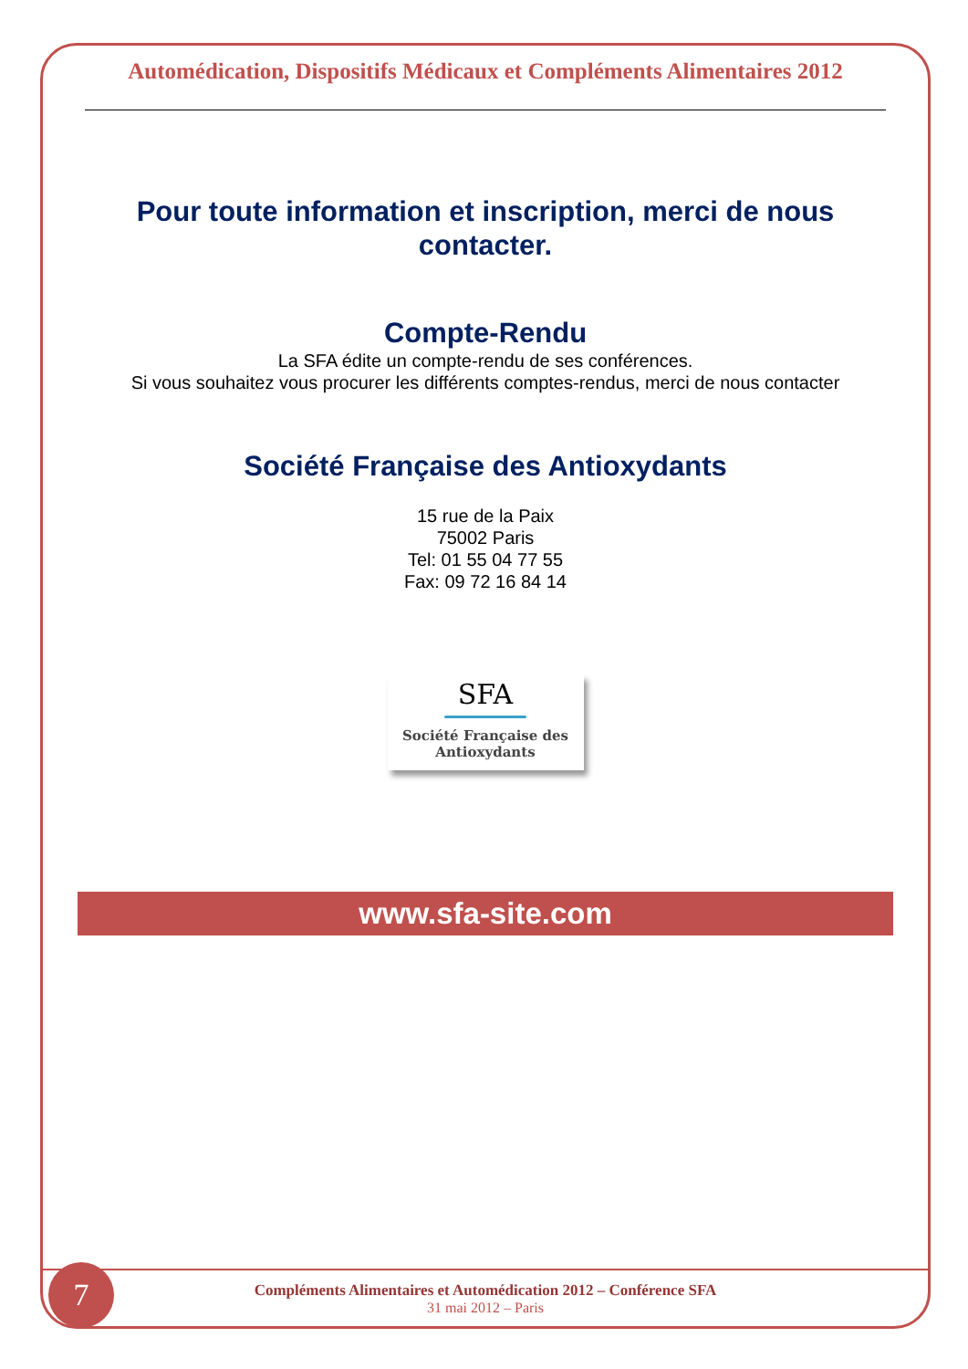Automédication, Dispositifs Médicaux et Compléments Alimentaires 2012
Pour toute information et inscription, merci de nous contacter.
Compte-Rendu
La SFA édite un compte-rendu de ses conférences.
Si vous souhaitez vous procurer les différents comptes-rendus, merci de nous contacter
Société Française des Antioxydants
15 rue de la Paix
75002 Paris
Tel: 01 55 04 77 55
Fax: 09 72 16 84 14
SFA
Société Française des
Antioxydants
www.sfa-site.com
Compléments Alimentaires et Automédication 2012 – Conférence SFA
31 mai 2012 – Paris
7